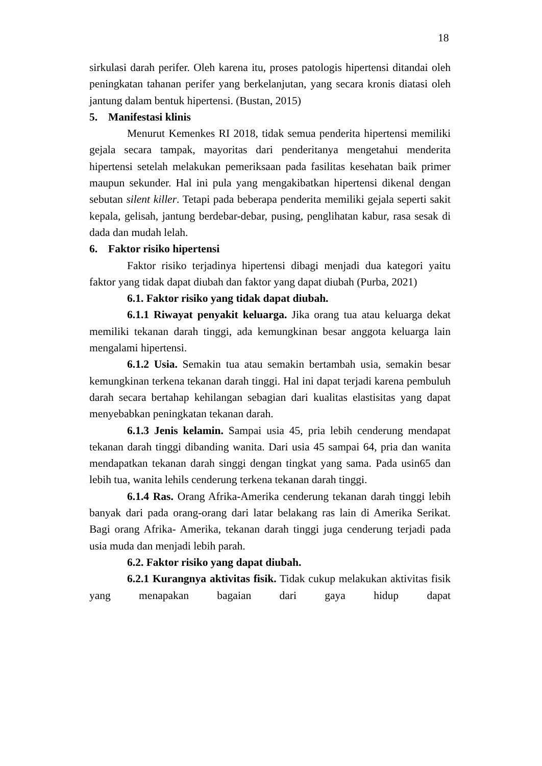18
sirkulasi darah perifer. Oleh karena itu, proses patologis hipertensi ditandai oleh peningkatan tahanan perifer yang berkelanjutan, yang secara kronis diatasi oleh jantung dalam bentuk hipertensi. (Bustan, 2015)
5. Manifestasi klinis
Menurut Kemenkes RI 2018, tidak semua penderita hipertensi memiliki gejala secara tampak, mayoritas dari penderitanya mengetahui menderita hipertensi setelah melakukan pemeriksaan pada fasilitas kesehatan baik primer maupun sekunder. Hal ini pula yang mengakibatkan hipertensi dikenal dengan sebutan silent killer. Tetapi pada beberapa penderita memiliki gejala seperti sakit kepala, gelisah, jantung berdebar-debar, pusing, penglihatan kabur, rasa sesak di dada dan mudah lelah.
6. Faktor risiko hipertensi
Faktor risiko terjadinya hipertensi dibagi menjadi dua kategori yaitu faktor yang tidak dapat diubah dan faktor yang dapat diubah (Purba, 2021)
6.1. Faktor risiko yang tidak dapat diubah.
6.1.1 Riwayat penyakit keluarga. Jika orang tua atau keluarga dekat memiliki tekanan darah tinggi, ada kemungkinan besar anggota keluarga lain mengalami hipertensi.
6.1.2 Usia. Semakin tua atau semakin bertambah usia, semakin besar kemungkinan terkena tekanan darah tinggi. Hal ini dapat terjadi karena pembuluh darah secara bertahap kehilangan sebagian dari kualitas elastisitas yang dapat menyebabkan peningkatan tekanan darah.
6.1.3 Jenis kelamin. Sampai usia 45, pria lebih cenderung mendapat tekanan darah tinggi dibanding wanita. Dari usia 45 sampai 64, pria dan wanita mendapatkan tekanan darah singgi dengan tingkat yang sama. Pada usin65 dan lebih tua, wanita lehils cenderung terkena tekanan darah tinggi.
6.1.4 Ras. Orang Afrika-Amerika cenderung tekanan darah tinggi lebih banyak dari pada orang-orang dari latar belakang ras lain di Amerika Serikat. Bagi orang Afrika- Amerika, tekanan darah tinggi juga cenderung terjadi pada usia muda dan menjadi lebih parah.
6.2. Faktor risiko yang dapat diubah.
6.2.1 Kurangnya aktivitas fisik. Tidak cukup melakukan aktivitas fisik yang menapakan bagaian dari gaya hidup dapat